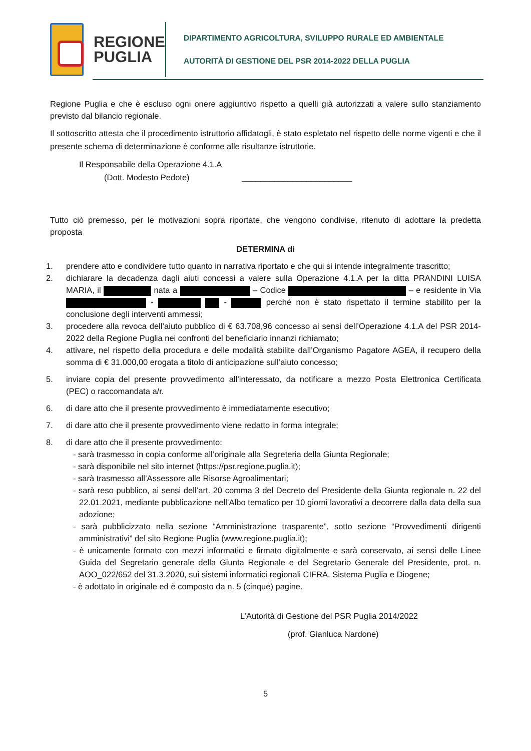REGIONE
PUGLIA
DIPARTIMENTO AGRICOLTURA, SVILUPPO RURALE ED AMBIENTALE
AUTORITÀ DI GESTIONE DEL PSR 2014-2022 DELLA PUGLIA
Regione Puglia e che è escluso ogni onere aggiuntivo rispetto a quelli già autorizzati a valere sullo stanziamento previsto dal bilancio regionale.
Il sottoscritto attesta che il procedimento istruttorio affidatogli, è stato espletato nel rispetto delle norme vigenti e che il presente schema di determinazione è conforme alle risultanze istruttorie.
Il Responsabile della Operazione 4.1.A
(Dott. Modesto Pedote) ________________________
Tutto ciò premesso, per le motivazioni sopra riportate, che vengono condivise, ritenuto di adottare la predetta proposta
DETERMINA di
1. prendere atto e condividere tutto quanto in narrativa riportato e che qui si intende integralmente trascritto;
2. dichiarare la decadenza dagli aiuti concessi a valere sulla Operazione 4.1.A per la ditta PRANDINI LUISA MARIA, il nata a – Codice – e residente in Via - - perché non è stato rispettato il termine stabilito per la conclusione degli interventi ammessi;
3. procedere alla revoca dell’aiuto pubblico di € 63.708,96 concesso ai sensi dell’Operazione 4.1.A del PSR 2014-2022 della Regione Puglia nei confronti del beneficiario innanzi richiamato;
4. attivare, nel rispetto della procedura e delle modalità stabilite dall’Organismo Pagatore AGEA, il recupero della somma di € 31.000,00 erogata a titolo di anticipazione sull’aiuto concesso;
5. inviare copia del presente provvedimento all’interessato, da notificare a mezzo Posta Elettronica Certificata (PEC) o raccomandata a/r.
6. di dare atto che il presente provvedimento è immediatamente esecutivo;
7. di dare atto che il presente provvedimento viene redatto in forma integrale;
8. di dare atto che il presente provvedimento:
- sarà trasmesso in copia conforme all’originale alla Segreteria della Giunta Regionale;
- sarà disponibile nel sito internet (https://psr.regione.puglia.it);
- sarà trasmesso all’Assessore alle Risorse Agroalimentari;
- sarà reso pubblico, ai sensi dell’art. 20 comma 3 del Decreto del Presidente della Giunta regionale n. 22 del 22.01.2021, mediante pubblicazione nell’Albo tematico per 10 giorni lavorativi a decorrere dalla data della sua adozione;
- sarà pubblicizzato nella sezione “Amministrazione trasparente”, sotto sezione “Provvedimenti dirigenti amministrativi” del sito Regione Puglia (www.regione.puglia.it);
- è unicamente formato con mezzi informatici e firmato digitalmente e sarà conservato, ai sensi delle Linee Guida del Segretario generale della Giunta Regionale e del Segretario Generale del Presidente, prot. n. AOO_022/652 del 31.3.2020, sui sistemi informatici regionali CIFRA, Sistema Puglia e Diogene;
- è adottato in originale ed è composto da n. 5 (cinque) pagine.
L’Autorità di Gestione del PSR Puglia 2014/2022
(prof. Gianluca Nardone)
5